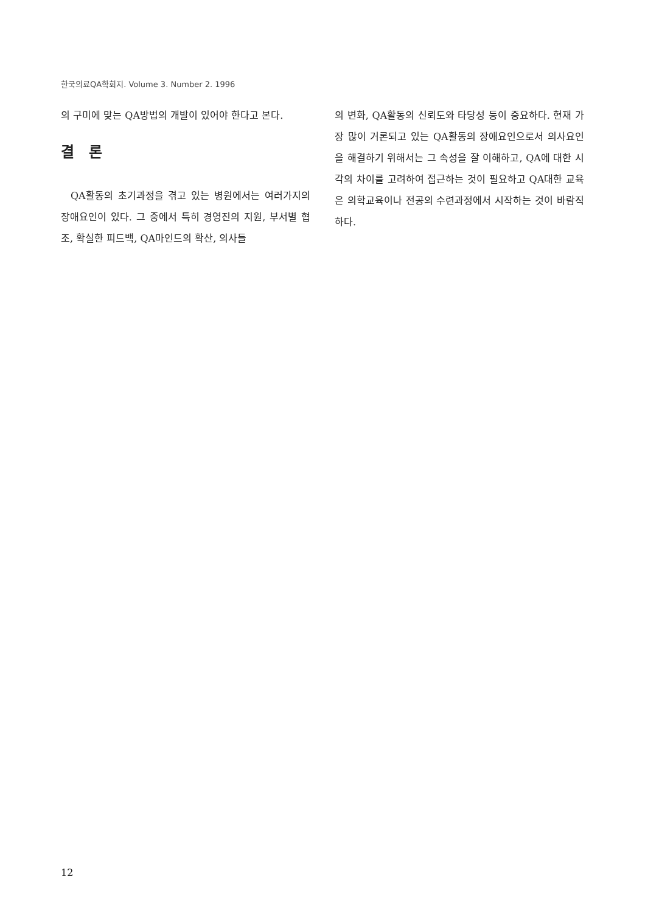한국의료QA학회지. Volume 3. Number 2. 1996
의 구미에 맞는 QA방법의 개발이 있어야 한다고 본다.
결 론
QA활동의 초기과정을 겪고 있는 병원에서는 여러가지의 장애요인이 있다. 그 중에서 특히 경영진의 지원, 부서별 협조, 확실한 피드백, QA마인드의 확산, 의사들
의 변화, QA활동의 신뢰도와 타당성 등이 중요하다. 현재 가장 많이 거론되고 있는 QA활동의 장애요인으로서 의사요인을 해결하기 위해서는 그 속성을 잘 이해하고, QA에 대한 시각의 차이를 고려하여 접근하는 것이 필요하고 QA대한 교육은 의학교육이나 전공의 수련과정에서 시작하는 것이 바람직하다.
12